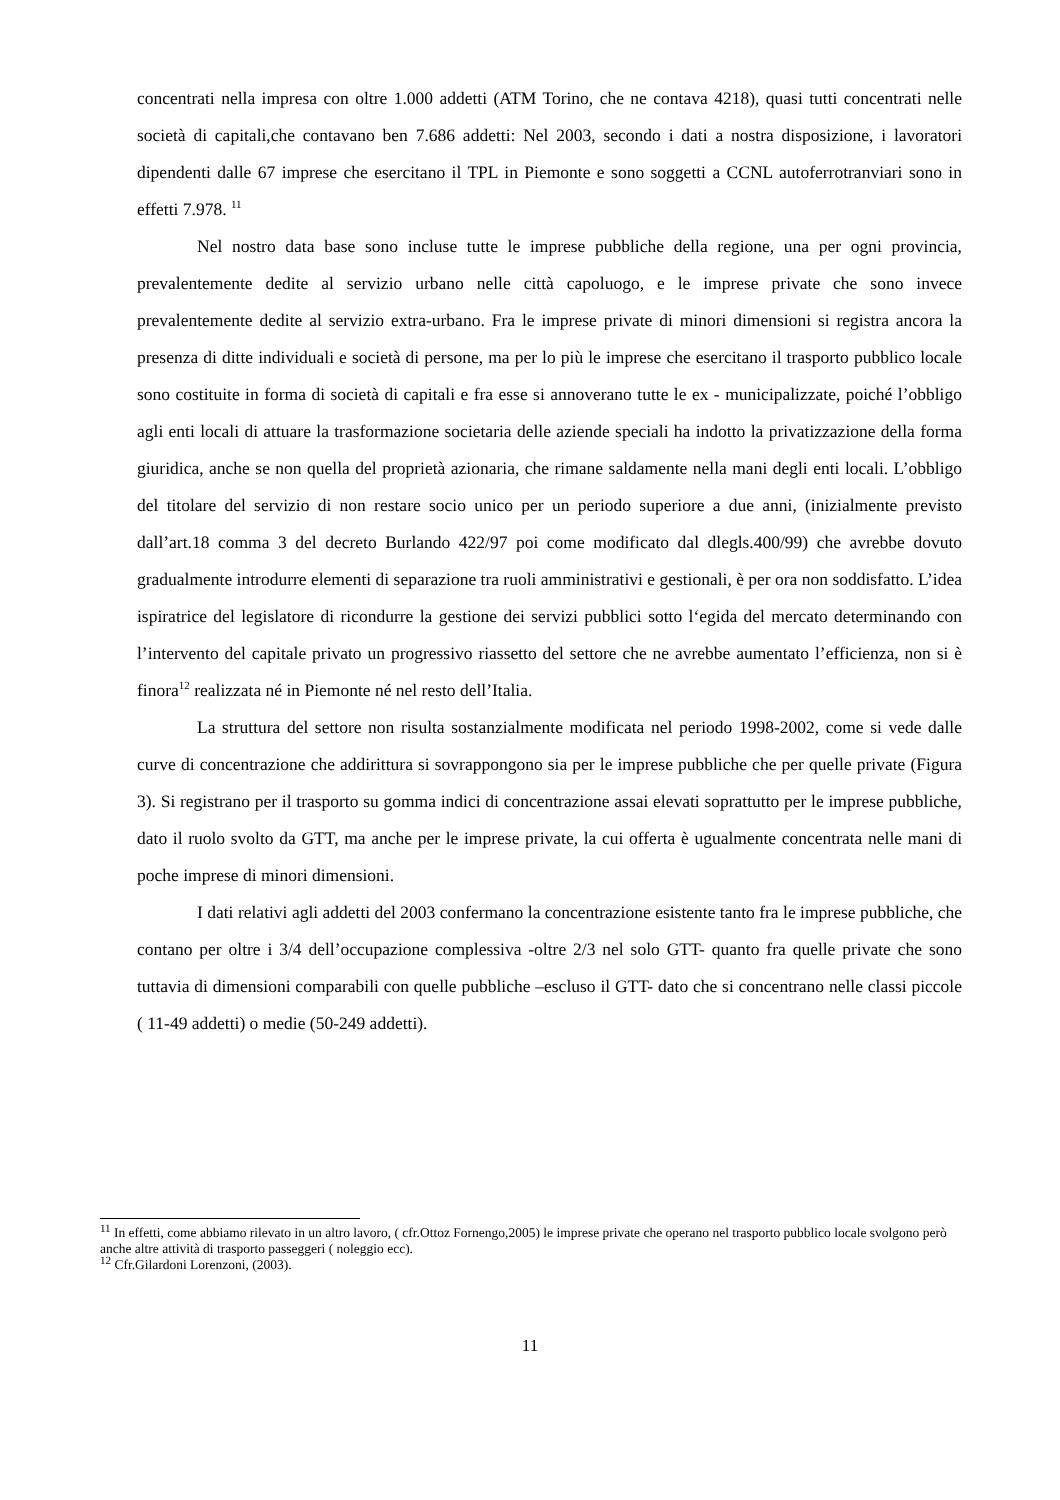concentrati nella impresa con oltre 1.000 addetti (ATM Torino, che ne contava 4218), quasi tutti concentrati nelle società di capitali,che contavano ben 7.686 addetti: Nel 2003, secondo i dati a nostra disposizione, i lavoratori dipendenti dalle 67 imprese che esercitano il TPL in Piemonte e sono soggetti a CCNL autoferrotranviari sono in effetti 7.978. <sup>11</sup>
Nel nostro data base sono incluse tutte le imprese pubbliche della regione, una per ogni provincia, prevalentemente dedite al servizio urbano nelle città capoluogo, e le imprese private che sono invece prevalentemente dedite al servizio extra-urbano. Fra le imprese private di minori dimensioni si registra ancora la presenza di ditte individuali e società di persone, ma per lo più le imprese che esercitano il trasporto pubblico locale sono costituite in forma di società di capitali e fra esse si annoverano tutte le ex - municipalizzate, poiché l’obbligo agli enti locali di attuare la trasformazione societaria delle aziende speciali ha indotto la privatizzazione della forma giuridica, anche se non quella del proprietà azionaria, che rimane saldamente nella mani degli enti locali. L’obbligo del titolare del servizio di non restare socio unico per un periodo superiore a due anni, (inizialmente previsto dall’art.18 comma 3 del decreto Burlando 422/97 poi come modificato dal dlegls.400/99) che avrebbe dovuto gradualmente introdurre elementi di separazione tra ruoli amministrativi e gestionali, è per ora non soddisfatto. L’idea ispiratrice del legislatore di ricondurre la gestione dei servizi pubblici sotto l‘egida del mercato determinando con l’intervento del capitale privato un progressivo riassetto del settore che ne avrebbe aumentato l’efficienza, non si è finora<sup>12</sup> realizzata né in Piemonte né nel resto dell’Italia.
La struttura del settore non risulta sostanzialmente modificata nel periodo 1998-2002, come si vede dalle curve di concentrazione che addirittura si sovrappongono sia per le imprese pubbliche che per quelle private (Figura 3). Si registrano per il trasporto su gomma indici di concentrazione assai elevati soprattutto per le imprese pubbliche, dato il ruolo svolto da GTT, ma anche per le imprese private, la cui offerta è ugualmente concentrata nelle mani di poche imprese di minori dimensioni.
I dati relativi agli addetti del 2003 confermano la concentrazione esistente tanto fra le imprese pubbliche, che contano per oltre i 3/4 dell’occupazione complessiva -oltre 2/3 nel solo GTT- quanto fra quelle private che sono tuttavia di dimensioni comparabili con quelle pubbliche –escluso il GTT- dato che si concentrano nelle classi piccole ( 11-49 addetti) o medie (50-249 addetti).
<sup>11</sup> In effetti, come abbiamo rilevato in un altro lavoro, ( cfr.Ottoz Fornengo,2005) le imprese private che operano nel trasporto pubblico locale svolgono però anche altre attività di trasporto passeggeri ( noleggio ecc).
<sup>12</sup> Cfr.Gilardoni Lorenzoni, (2003).
11